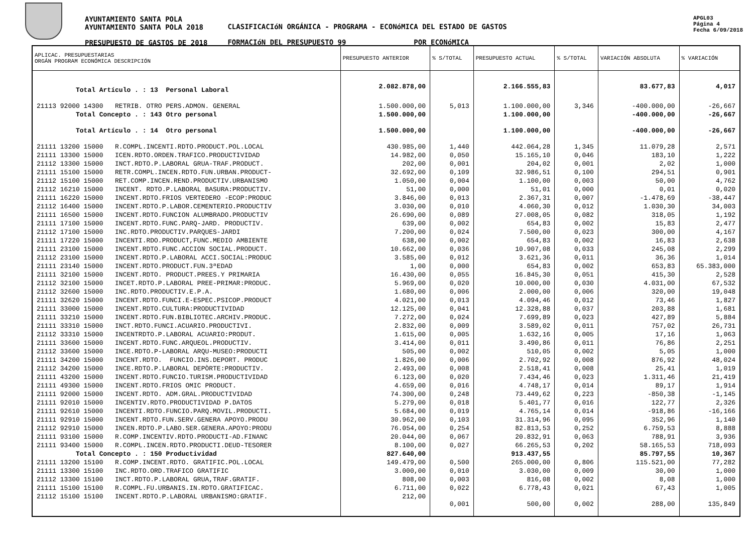AYUNTAMIENTO SANTA POLA
AYUNTAMIENTO SANTA POLA 2018
PRESUPUESTO DE GASTOS DE 2018
CLASIFICACIóN ORGÁNICA - PROGRAMA - ECONóMICA DEL ESTADO DE GASTOS
FORMACIóN DEL PRESUPUESTO 99 POR ECONóMICA
APGL03
Página 4
Fecha 6/09/2018
| APLICAC. PRESUPUESTARIAS ORGÁN PROGRAM ECONÓMICA DESCRIPCIÓN | PRESUPUESTO ANTERIOR | % S/TOTAL | PRESUPUESTO ACTUAL | % S/TOTAL | VARIACIÓN ABSOLUTA | % VARIACIÓN |
| --- | --- | --- | --- | --- | --- | --- |
| Total Artículo . : 13 Personal Laboral | 2.082.878,00 | | 2.166.555,83 | | 83.677,83 | 4,017 |
| 21113 92000 14300 RETRIB. OTRO PERS.ADMON. GENERAL | 1.500.000,00 | 5,013 | 1.100.000,00 | 3,346 | -400.000,00 | -26,667 |
| Total Concepto . : 143 Otro personal | 1.500.000,00 | | 1.100.000,00 | | -400.000,00 | -26,667 |
| Total Artículo . : 14 Otro personal | 1.500.000,00 | | 1.100.000,00 | | -400.000,00 | -26,667 |
| 21111 13200 15000 R.COMPL.INCENTI.RDTO.PRODUCT.POL.LOCAL | 430.985,00 | 1,440 | 442.064,28 | 1,345 | 11.079,28 | 2,571 |
| 21111 13300 15000 ICEN.RDTO.ORDEN.TRAFICO.PRODUCTIVIDAD | 14.982,00 | 0,050 | 15.165,10 | 0,046 | 183,10 | 1,222 |
| 21112 13300 15000 INCT.RDTO.P.LABORAL GRUA-TRAF.PRODUCT. | 202,00 | 0,001 | 204,02 | 0,001 | 2,02 | 1,000 |
| 21111 15100 15000 RETR.COMPL.INCEN.RDTO.FUN.URBAN.PRODUCT- | 32.692,00 | 0,109 | 32.986,51 | 0,100 | 294,51 | 0,901 |
| 21112 15100 15000 RET.COMP.INCEN.REND.PRODUCTIV.URBANISMO | 1.050,00 | 0,004 | 1.100,00 | 0,003 | 50,00 | 4,762 |
| 21112 16210 15000 INCENT. RDTO.P.LABORAL BASURA:PRODUCTIV. | 51,00 | 0,000 | 51,01 | 0,000 | 0,01 | 0,020 |
| 21111 16220 15000 INCENT.RDTO.FRIOS VERTEDERO -ECOP:PRODUC | 3.846,00 | 0,013 | 2.367,31 | 0,007 | -1.478,69 | -38,447 |
| 21112 16400 15000 INCENT.RDTO.P.LABOR.CEMENTERIO.PRODUCTIV | 3.030,00 | 0,010 | 4.060,30 | 0,012 | 1.030,30 | 34,003 |
| 21111 16500 15000 INCENT.RDTO.FUNCION ALUMBRADO.PRODUCTIV | 26.690,00 | 0,089 | 27.008,05 | 0,082 | 318,05 | 1,192 |
| 21111 17100 15000 INCENT.RDTO.FUNC.PARQ-JARD. PRODUCTIV. | 639,00 | 0,002 | 654,83 | 0,002 | 15,83 | 2,477 |
| 21112 17100 15000 INC.RDTO.PRODUCTIV.PARQUES-JARDI | 7.200,00 | 0,024 | 7.500,00 | 0,023 | 300,00 | 4,167 |
| 21111 17220 15000 INCENTI.RDO.PRODUCT,FUNC.MEDIO AMBIENTE | 638,00 | 0,002 | 654,83 | 0,002 | 16,83 | 2,638 |
| 21111 23100 15000 INCENT.RDTO.FUNC.ACCION SOCIAL.PRODUCT. | 10.662,00 | 0,036 | 10.907,08 | 0,033 | 245,08 | 2,299 |
| 21112 23100 15000 INCENT.RDTO.P.LABORAL ACCI.SOCIAL:PRODUC | 3.585,00 | 0,012 | 3.621,36 | 0,011 | 36,36 | 1,014 |
| 21111 23140 15000 INCENT.RDTO.PRODUCT.FUN.3ªEDAD | 1,00 | 0,000 | 654,83 | 0,002 | 653,83 | 65.383,000 |
| 21111 32100 15000 INCENT.RDTO. PRODUCT.PREES.Y PRIMARIA | 16.430,00 | 0,055 | 16.845,30 | 0,051 | 415,30 | 2,528 |
| 21112 32100 15000 INCET.RDTO.P.LABORAL PREE-PRIMAR:PRODUC. | 5.969,00 | 0,020 | 10.000,00 | 0,030 | 4.031,00 | 67,532 |
| 21112 32600 15000 INC.RDTO.PRODUCTIV.E.P.A. | 1.680,00 | 0,006 | 2.000,00 | 0,006 | 320,00 | 19,048 |
| 21111 32620 15000 INCENT.RDTO.FUNCI.E-ESPEC.PSICOP.PRODUCT | 4.021,00 | 0,013 | 4.094,46 | 0,012 | 73,46 | 1,827 |
| 21111 33000 15000 INCENT.RDTO.CULTURA:PRODUCTIVIDAD | 12.125,00 | 0,041 | 12.328,88 | 0,037 | 203,88 | 1,681 |
| 21111 33210 15000 INCENT.RDTO.FUN.BIBLIOTEC.ARCHIV.PRODUC. | 7.272,00 | 0,024 | 7.699,89 | 0,023 | 427,89 | 5,884 |
| 21111 33310 15000 INCT.RDTO.FUNCI.ACUARIO.PRODUCTIVI. | 2.832,00 | 0,009 | 3.589,02 | 0,011 | 757,02 | 26,731 |
| 21112 33310 15000 INCENTRDTO.P.LABORAL ACUARIO:PRODUT. | 1.615,00 | 0,005 | 1.632,16 | 0,005 | 17,16 | 1,063 |
| 21111 33600 15000 INCENT.RDTO.FUNC.ARQUEOL.PRODUCTIV. | 3.414,00 | 0,011 | 3.490,86 | 0,011 | 76,86 | 2,251 |
| 21112 33600 15000 INCE.RDTO.P-LABORAL ARQU-MUSEO:PRODUCTI | 505,00 | 0,002 | 510,05 | 0,002 | 5,05 | 1,000 |
| 21111 34200 15000 INCENT.RDTO. FUNCIO.INS.DEPORT. PRODUC | 1.826,00 | 0,006 | 2.702,92 | 0,008 | 876,92 | 48,024 |
| 21112 34200 15000 INCE.RDTO.P.LABORAL DEPÒRTE:PRODUCTIV. | 2.493,00 | 0,008 | 2.518,41 | 0,008 | 25,41 | 1,019 |
| 21111 43200 15000 INCENT.RDTO.FUNCIO.TURISM.PRODUCTIVIDAD | 6.123,00 | 0,020 | 7.434,46 | 0,023 | 1.311,46 | 21,419 |
| 21111 49300 15000 INCENT.RDTO.FRIOS OMIC PRODUCT. | 4.659,00 | 0,016 | 4.748,17 | 0,014 | 89,17 | 1,914 |
| 21111 92000 15000 INCENT.RDTO. ADM.GRAL.PRODUCTIVIDAD | 74.300,00 | 0,248 | 73.449,62 | 0,223 | -850,38 | -1,145 |
| 21111 92010 15000 INCENTIV.RDTO.PRODUCTIVIDAD P.DATOS | 5.279,00 | 0,018 | 5.401,77 | 0,016 | 122,77 | 2,326 |
| 21111 92610 15000 INCENTI.RDTO.FUNCIO.PARQ.MOVIL.PRODUCTI. | 5.684,00 | 0,019 | 4.765,14 | 0,014 | -918,86 | -16,166 |
| 21111 92910 15000 INCENT.RDTO.FUN.SERV.GENERA APOYO.PRODU | 30.962,00 | 0,103 | 31.314,96 | 0,095 | 352,96 | 1,140 |
| 21112 92910 15000 INCEN.RDTO.P.LABO.SER.GENERA.APOYO:PRODU | 76.054,00 | 0,254 | 82.813,53 | 0,252 | 6.759,53 | 8,888 |
| 21111 93100 15000 R.COMP.INCENTIV.RDTO.PRODUCTI-AD.FINANC | 20.044,00 | 0,067 | 20.832,91 | 0,063 | 788,91 | 3,936 |
| 21111 93400 15000 R.COMPL.INCEN.RDTO.PRODUCTI.DEUD-TESORER | 8.100,00 | 0,027 | 66.265,53 | 0,202 | 58.165,53 | 718,093 |
| Total Concepto . : 150 Productividad | 827.640,00 | | 913.437,55 | | 85.797,55 | 10,367 |
| 21111 13200 15100 R.COMP.INCENT.RDTO. GRATIFIC.POL.LOCAL | 149.479,00 | 0,500 | 265.000,00 | 0,806 | 115.521,00 | 77,282 |
| 21111 13300 15100 INC.RDTO.ORD.TRAFICO GRATIFIC | 3.000,00 | 0,010 | 3.030,00 | 0,009 | 30,00 | 1,000 |
| 21112 13300 15100 INCT.RDTO.P.LABORAL GRUA,TRAF.GRATIF. | 808,00 | 0,003 | 816,08 | 0,002 | 8,08 | 1,000 |
| 21111 15100 15100 R.COMPL.FU.URBANIS.IN.RDTO.GRATIFICAC. | 6.711,00 | 0,022 | 6.778,43 | 0,021 | 67,43 | 1,005 |
| 21112 15100 15100 INCENT.RDTO.P.LABORAL URBANISMO:GRATIF. | 212,00 | 0,001 | 500,00 | 0,002 | 288,00 | 135,849 |